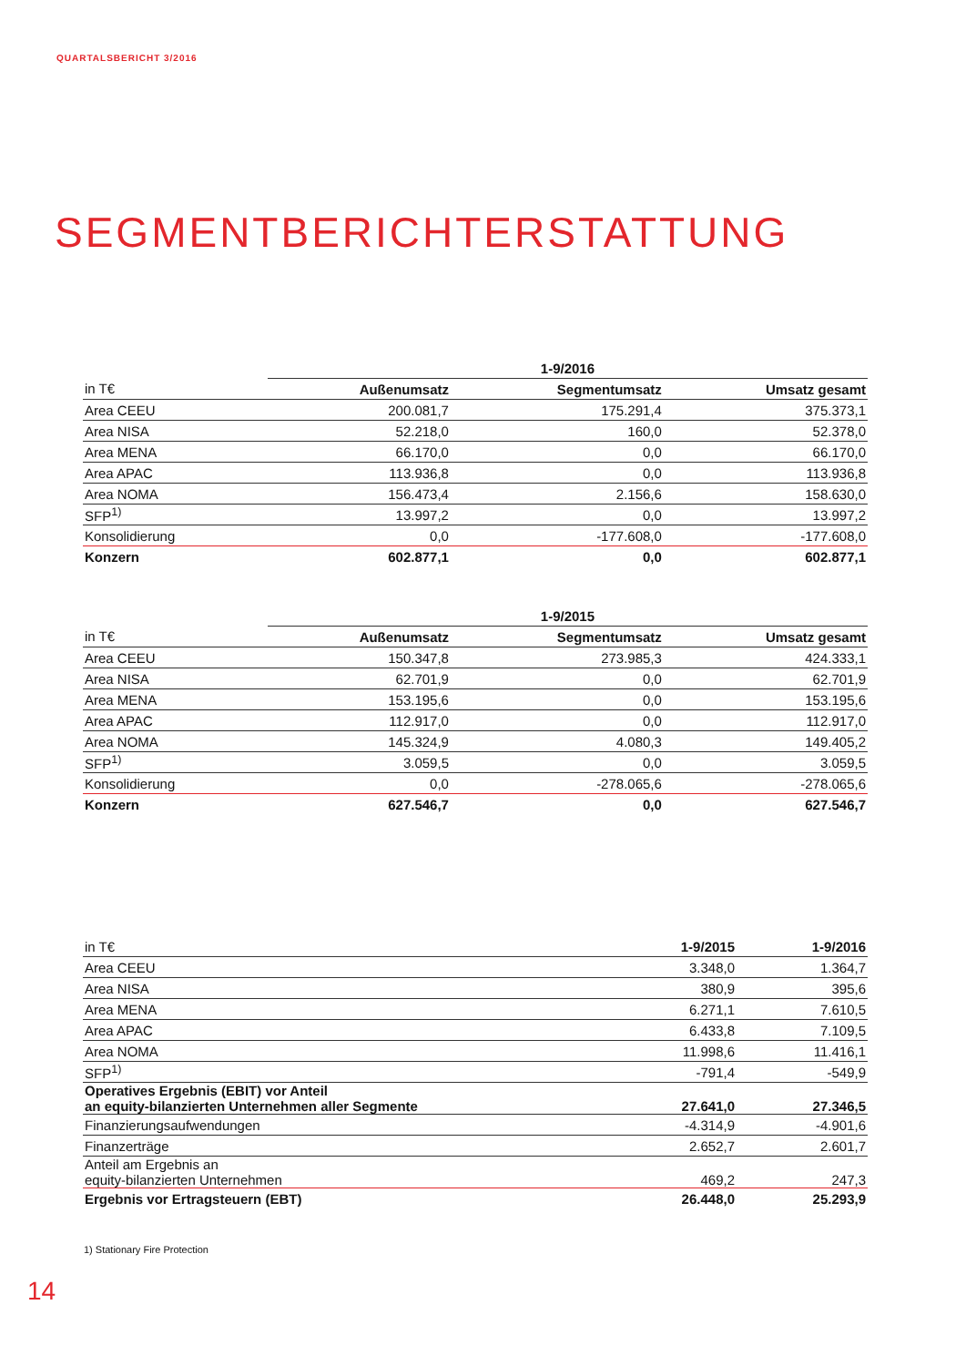QUARTALSBERICHT 3/2016
SEGMENTBERICHTERSTATTUNG
| | 1-9/2016 | | |
| --- | --- | --- | --- |
| in T€ | Außenumsatz | Segmentumsatz | Umsatz gesamt |
| Area CEEU | 200.081,7 | 175.291,4 | 375.373,1 |
| Area NISA | 52.218,0 | 160,0 | 52.378,0 |
| Area MENA | 66.170,0 | 0,0 | 66.170,0 |
| Area APAC | 113.936,8 | 0,0 | 113.936,8 |
| Area NOMA | 156.473,4 | 2.156,6 | 158.630,0 |
| SFP<sup>1)</sup> | 13.997,2 | 0,0 | 13.997,2 |
| Konsolidierung | 0,0 | -177.608,0 | -177.608,0 |
| Konzern | 602.877,1 | 0,0 | 602.877,1 |
| | 1-9/2015 | | |
| --- | --- | --- | --- |
| in T€ | Außenumsatz | Segmentumsatz | Umsatz gesamt |
| Area CEEU | 150.347,8 | 273.985,3 | 424.333,1 |
| Area NISA | 62.701,9 | 0,0 | 62.701,9 |
| Area MENA | 153.195,6 | 0,0 | 153.195,6 |
| Area APAC | 112.917,0 | 0,0 | 112.917,0 |
| Area NOMA | 145.324,9 | 4.080,3 | 149.405,2 |
| SFP<sup>1)</sup> | 3.059,5 | 0,0 | 3.059,5 |
| Konsolidierung | 0,0 | -278.065,6 | -278.065,6 |
| Konzern | 627.546,7 | 0,0 | 627.546,7 |
| in T€ | 1-9/2015 | 1-9/2016 |
| --- | --- | --- |
| Area CEEU | 3.348,0 | 1.364,7 |
| Area NISA | 380,9 | 395,6 |
| Area MENA | 6.271,1 | 7.610,5 |
| Area APAC | 6.433,8 | 7.109,5 |
| Area NOMA | 11.998,6 | 11.416,1 |
| SFP<sup>1)</sup> | -791,4 | -549,9 |
| Operatives Ergebnis (EBIT) vor Anteil an equity-bilanzierten Unternehmen aller Segmente | 27.641,0 | 27.346,5 |
| Finanzierungsaufwendungen | -4.314,9 | -4.901,6 |
| Finanzerträge | 2.652,7 | 2.601,7 |
| Anteil am Ergebnis an equity-bilanzierten Unternehmen | 469,2 | 247,3 |
| Ergebnis vor Ertragsteuern (EBT) | 26.448,0 | 25.293,9 |
1) Stationary Fire Protection
14